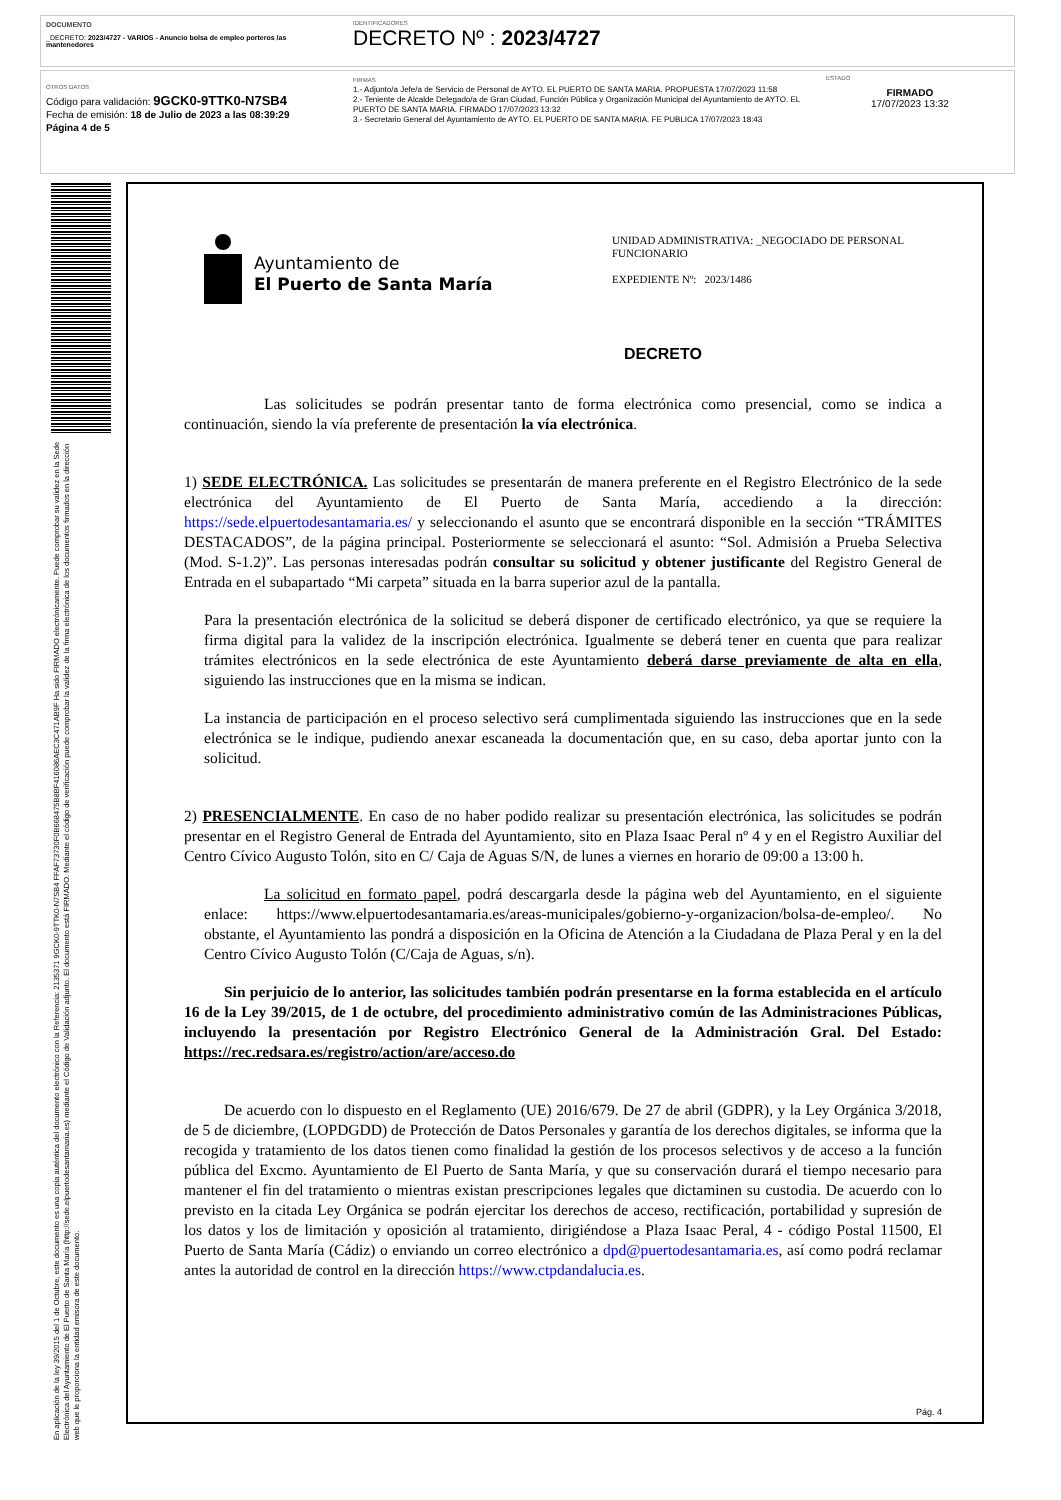DOCUMENTO
_DECRETO: 2023/4727 - VARIOS - Anuncio bolsa de empleo porteros /as mantenedores
IDENTIFICADORES
DECRETO Nº : 2023/4727
OTROS DATOS
Código para validación: 9GCK0-9TTK0-N7SB4
Fecha de emisión: 18 de Julio de 2023 a las 08:39:29
Página 4 de 5
FIRMAS
1.- Adjunto/a Jefe/a de Servicio de Personal de AYTO. EL PUERTO DE SANTA MARIA. PROPUESTA 17/07/2023 11:58
2.- Teniente de Alcalde Delegado/a de Gran Ciudad, Función Pública y Organización Municipal del Ayuntamiento de AYTO. EL PUERTO DE SANTA MARIA. FIRMADO 17/07/2023 13:32
3.- Secretario General del Ayuntamiento de AYTO. EL PUERTO DE SANTA MARIA. FE PUBLICA 17/07/2023 18:43
ESTADO
FIRMADO
17/07/2023 13:32
En aplicación de la ley 39/2015 del 1 de Octubre, este documento es una copia auténtica del documento electrónico con la Referencia: 2135371 9GCK0-9TTK0-N7SB4 FFAF73730F0B668475B8BF416086AEC3C471AB9F Ha sido FIRMADO electrónicamente. Puede comprobar su validez en la Sede Electrónica del Ayuntamiento de El Puerto de Santa María (http://sede.elpuertodesantamaria.es) mediante el Código de Validación adjunto. El documento está FIRMADO. Mediante el código de verificación puede comprobar la validez de la firma electrónica de los documentos firmados en la dirección web que le proporciona la entidad emisora de este documento.
Ayuntamiento de
El Puerto de Santa María
UNIDAD ADMINISTRATIVA: _NEGOCIADO DE PERSONAL FUNCIONARIO
EXPEDIENTE Nº: 2023/1486
DECRETO
Las solicitudes se podrán presentar tanto de forma electrónica como presencial, como se indica a continuación, siendo la vía preferente de presentación la vía electrónica.
1) SEDE ELECTRÓNICA. Las solicitudes se presentarán de manera preferente en el Registro Electrónico de la sede electrónica del Ayuntamiento de El Puerto de Santa María, accediendo a la dirección: https://sede.elpuertodesantamaria.es/ y seleccionando el asunto que se encontrará disponible en la sección “TRÁMITES DESTACADOS”, de la página principal. Posteriormente se seleccionará el asunto: “Sol. Admisión a Prueba Selectiva (Mod. S-1.2)”. Las personas interesadas podrán consultar su solicitud y obtener justificante del Registro General de Entrada en el subapartado “Mi carpeta” situada en la barra superior azul de la pantalla.
Para la presentación electrónica de la solicitud se deberá disponer de certificado electrónico, ya que se requiere la firma digital para la validez de la inscripción electrónica. Igualmente se deberá tener en cuenta que para realizar trámites electrónicos en la sede electrónica de este Ayuntamiento deberá darse previamente de alta en ella, siguiendo las instrucciones que en la misma se indican.
La instancia de participación en el proceso selectivo será cumplimentada siguiendo las instrucciones que en la sede electrónica se le indique, pudiendo anexar escaneada la documentación que, en su caso, deba aportar junto con la solicitud.
2) PRESENCIALMENTE. En caso de no haber podido realizar su presentación electrónica, las solicitudes se podrán presentar en el Registro General de Entrada del Ayuntamiento, sito en Plaza Isaac Peral nº 4 y en el Registro Auxiliar del Centro Cívico Augusto Tolón, sito en C/ Caja de Aguas S/N, de lunes a viernes en horario de 09:00 a 13:00 h.
La solicitud en formato papel, podrá descargarla desde la página web del Ayuntamiento, en el siguiente enlace: https://www.elpuertodesantamaria.es/areas-municipales/gobierno-y-organizacion/bolsa-de-empleo/. No obstante, el Ayuntamiento las pondrá a disposición en la Oficina de Atención a la Ciudadana de Plaza Peral y en la del Centro Cívico Augusto Tolón (C/Caja de Aguas, s/n).
Sin perjuicio de lo anterior, las solicitudes también podrán presentarse en la forma establecida en el artículo 16 de la Ley 39/2015, de 1 de octubre, del procedimiento administrativo común de las Administraciones Públicas, incluyendo la presentación por Registro Electrónico General de la Administración Gral. Del Estado: https://rec.redsara.es/registro/action/are/acceso.do
De acuerdo con lo dispuesto en el Reglamento (UE) 2016/679. De 27 de abril (GDPR), y la Ley Orgánica 3/2018, de 5 de diciembre, (LOPDGDD) de Protección de Datos Personales y garantía de los derechos digitales, se informa que la recogida y tratamiento de los datos tienen como finalidad la gestión de los procesos selectivos y de acceso a la función pública del Excmo. Ayuntamiento de El Puerto de Santa María, y que su conservación durará el tiempo necesario para mantener el fin del tratamiento o mientras existan prescripciones legales que dictaminen su custodia. De acuerdo con lo previsto en la citada Ley Orgánica se podrán ejercitar los derechos de acceso, rectificación, portabilidad y supresión de los datos y los de limitación y oposición al tratamiento, dirigiéndose a Plaza Isaac Peral, 4 - código Postal 11500, El Puerto de Santa María (Cádiz) o enviando un correo electrónico a dpd@puertodesantamaria.es, así como podrá reclamar antes la autoridad de control en la dirección https://www.ctpdandalucia.es.
Pág. 4